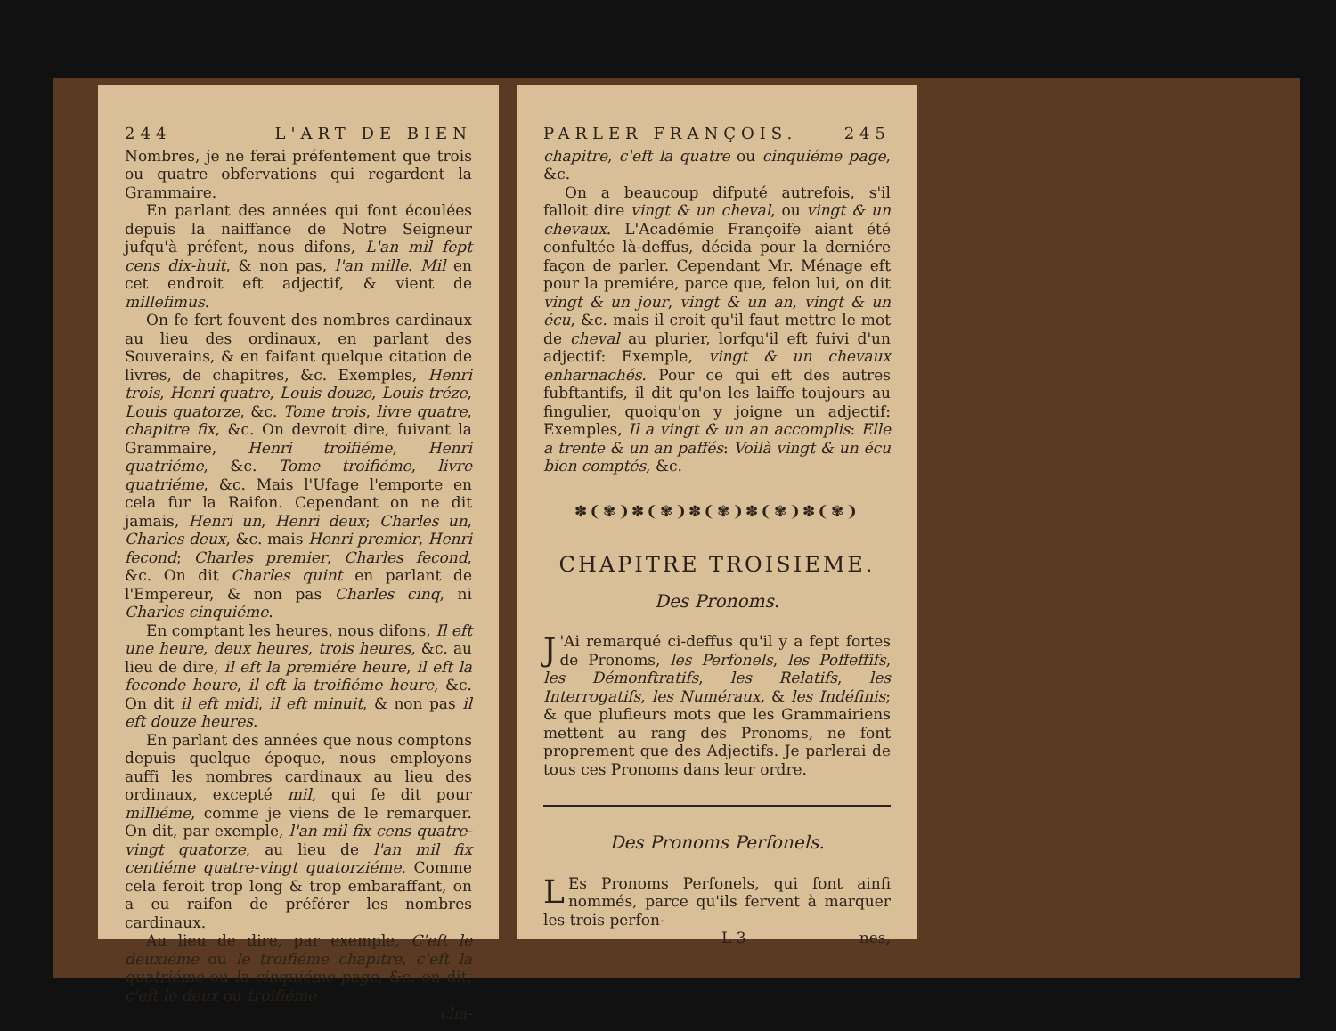244 L'ART DE BIEN
Nombres, je ne ferai préfentement que trois ou quatre obfervations qui regardent la Grammaire.
En parlant des années qui font écoulées depuis la naiffance de Notre Seigneur jufqu'à préfent, nous difons, L'an mil fept cens dix-huit, & non pas, l'an mille. Mil en cet endroit eft adjectif, & vient de millefimus.
On fe fert fouvent des nombres cardinaux au lieu des ordinaux, en parlant des Souverains, & en faifant quelque citation de livres, de chapitres, &c. Exemples, Henri trois, Henri quatre, Louis douze, Louis tréze, Louis quatorze, &c. Tome trois, livre quatre, chapitre fix, &c. On devroit dire, fuivant la Grammaire, Henri troifiéme, Henri quatriéme, &c. Tome troifiéme, livre quatriéme, &c. Mais l'Ufage l'emporte en cela fur la Raifon. Cependant on ne dit jamais, Henri un, Henri deux; Charles un, Charles deux, &c. mais Henri premier, Henri fecond; Charles premier, Charles fecond, &c. On dit Charles quint en parlant de l'Empereur, & non pas Charles cinq, ni Charles cinquiéme.
En comptant les heures, nous difons, Il eft une heure, deux heures, trois heures, &c. au lieu de dire, il eft la premiére heure, il eft la feconde heure, il eft la troifiéme heure, &c. On dit il eft midi, il eft minuit, & non pas il eft douze heures.
En parlant des années que nous comptons depuis quelque époque, nous employons auffi les nombres cardinaux au lieu des ordinaux, excepté mil, qui fe dit pour milliéme, comme je viens de le remarquer. On dit, par exemple, l'an mil fix cens quatre-vingt quatorze, au lieu de l'an mil fix centiéme quatre-vingt quatorziéme. Comme cela feroit trop long & trop embaraffant, on a eu raifon de préférer les nombres cardinaux.
Au lieu de dire, par exemple, C'eft le deuxiéme ou le troifiéme chapitre, c'eft la quatriéme ou la cinquiéme page, &c. on dit, c'eft le deux ou troifiéme
cha-
PARLER FRANÇOIS. 245
chapitre, c'eft la quatre ou cinquiéme page, &c.
On a beaucoup difputé autrefois, s'il falloit dire vingt & un cheval, ou vingt & un chevaux. L'Académie Françoife aiant été confultée là-deffus, décida pour la derniére façon de parler. Cependant Mr. Ménage eft pour la premiére, parce que, felon lui, on dit vingt & un jour, vingt & un an, vingt & un écu, &c. mais il croit qu'il faut mettre le mot de cheval au plurier, lorfqu'il eft fuivi d'un adjectif: Exemple, vingt & un chevaux enharnachés. Pour ce qui eft des autres fubftantifs, il dit qu'on les laiffe toujours au fingulier, quoiqu'on y joigne un adjectif: Exemples, Il a vingt & un an accomplis: Elle a trente & un an paffés: Voilà vingt & un écu bien comptés, &c.
✽❨✾❩✽❨✾❩✽❨✾❩✽❨✾❩✽❨✾❩
CHAPITRE TROISIEME.
Des Pronoms.
J 'Ai remarqué ci-deffus qu'il y a fept fortes de Pronoms, les Perfonels, les Poffeffifs, les Démonftratifs, les Relatifs, les Interrogatifs, les Numéraux, & les Indéfinis; & que plufieurs mots que les Grammairiens mettent au rang des Pronoms, ne font proprement que des Adjectifs. Je parlerai de tous ces Pronoms dans leur ordre.
Des Pronoms Perfonels.
LEs Pronoms Perfonels, qui font ainfi nommés, parce qu'ils fervent à marquer les trois perfon-
L 3 nes,